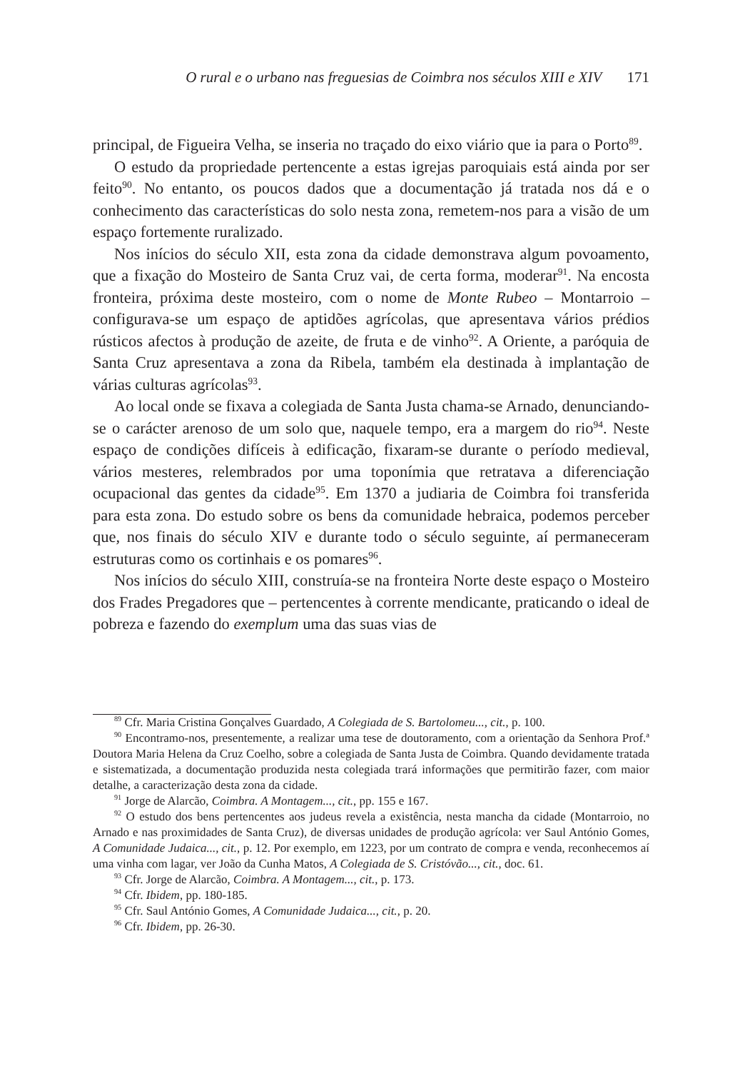O rural e o urbano nas freguesias de Coimbra nos séculos XIII e XIV 171
principal, de Figueira Velha, se inseria no traçado do eixo viário que ia para o Porto<sup>89</sup>.
O estudo da propriedade pertencente a estas igrejas paroquiais está ainda por ser feito<sup>90</sup>. No entanto, os poucos dados que a documentação já tratada nos dá e o conhecimento das características do solo nesta zona, remetem-nos para a visão de um espaço fortemente ruralizado.
Nos inícios do século XII, esta zona da cidade demonstrava algum povoamento, que a fixação do Mosteiro de Santa Cruz vai, de certa forma, moderar<sup>91</sup>. Na encosta fronteira, próxima deste mosteiro, com o nome de Monte Rubeo – Montarroio – configurava-se um espaço de aptidões agrícolas, que apresentava vários prédios rústicos afectos à produção de azeite, de fruta e de vinho<sup>92</sup>. A Oriente, a paróquia de Santa Cruz apresentava a zona da Ribela, também ela destinada à implantação de várias culturas agrícolas<sup>93</sup>.
Ao local onde se fixava a colegiada de Santa Justa chama-se Arnado, denunciando-se o carácter arenoso de um solo que, naquele tempo, era a margem do rio<sup>94</sup>. Neste espaço de condições difíceis à edificação, fixaram-se durante o período medieval, vários mesteres, relembrados por uma toponímia que retratava a diferenciação ocupacional das gentes da cidade<sup>95</sup>. Em 1370 a judiaria de Coimbra foi transferida para esta zona. Do estudo sobre os bens da comunidade hebraica, podemos perceber que, nos finais do século XIV e durante todo o século seguinte, aí permaneceram estruturas como os cortinhais e os pomares<sup>96</sup>.
Nos inícios do século XIII, construía-se na fronteira Norte deste espaço o Mosteiro dos Frades Pregadores que – pertencentes à corrente mendicante, praticando o ideal de pobreza e fazendo do exemplum uma das suas vias de
<sup>89</sup> Cfr. Maria Cristina Gonçalves Guardado, A Colegiada de S. Bartolomeu..., cit., p. 100.
<sup>90</sup> Encontramo-nos, presentemente, a realizar uma tese de doutoramento, com a orientação da Senhora Prof.ª Doutora Maria Helena da Cruz Coelho, sobre a colegiada de Santa Justa de Coimbra. Quando devidamente tratada e sistematizada, a documentação produzida nesta colegiada trará informações que permitirão fazer, com maior detalhe, a caracterização desta zona da cidade.
<sup>91</sup> Jorge de Alarcão, Coimbra. A Montagem..., cit., pp. 155 e 167.
<sup>92</sup> O estudo dos bens pertencentes aos judeus revela a existência, nesta mancha da cidade (Montarroio, no Arnado e nas proximidades de Santa Cruz), de diversas unidades de produção agrícola: ver Saul António Gomes, A Comunidade Judaica..., cit., p. 12. Por exemplo, em 1223, por um contrato de compra e venda, reconhecemos aí uma vinha com lagar, ver João da Cunha Matos, A Colegiada de S. Cristóvão..., cit., doc. 61.
<sup>93</sup> Cfr. Jorge de Alarcão, Coimbra. A Montagem..., cit., p. 173.
<sup>94</sup> Cfr. Ibidem, pp. 180-185.
<sup>95</sup> Cfr. Saul António Gomes, A Comunidade Judaica..., cit., p. 20.
<sup>96</sup> Cfr. Ibidem, pp. 26-30.